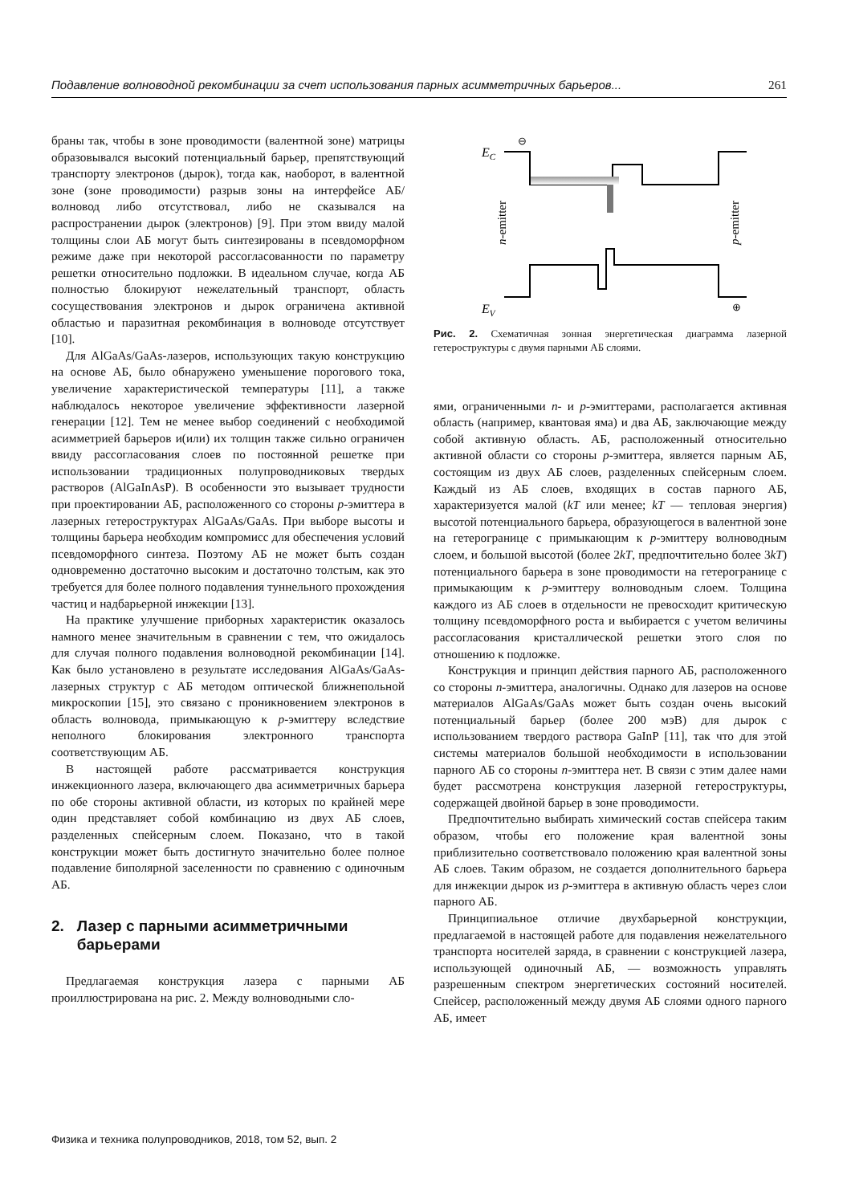Подавление волноводной рекомбинации за счет использования парных асимметричных барьеров... 261
браны так, чтобы в зоне проводимости (валентной зоне) матрицы образовывался высокий потенциальный барьер, препятствующий транспорту электронов (дырок), тогда как, наоборот, в валентной зоне (зоне проводимости) разрыв зоны на интерфейсе АБ/волновод либо отсутствовал, либо не сказывался на распространении дырок (электронов) [9]. При этом ввиду малой толщины слои АБ могут быть синтезированы в псевдоморфном режиме даже при некоторой рассогласованности по параметру решетки относительно подложки. В идеальном случае, когда АБ полностью блокируют нежелательный транспорт, область сосуществования электронов и дырок ограничена активной областью и паразитная рекомбинация в волноводе отсутствует [10].
Для AlGaAs/GaAs-лазеров, использующих такую конструкцию на основе АБ, было обнаружено уменьшение порогового тока, увеличение характеристической температуры [11], а также наблюдалось некоторое увеличение эффективности лазерной генерации [12]. Тем не менее выбор соединений с необходимой асимметрией барьеров и(или) их толщин также сильно ограничен ввиду рассогласования слоев по постоянной решетке при использовании традиционных полупроводниковых твердых растворов (AlGaInAsP). В особенности это вызывает трудности при проектировании АБ, расположенного со стороны p-эмиттера в лазерных гетероструктурах AlGaAs/GaAs. При выборе высоты и толщины барьера необходим компромисс для обеспечения условий псевдоморфного синтеза. Поэтому АБ не может быть создан одновременно достаточно высоким и достаточно толстым, как это требуется для более полного подавления туннельного прохождения частиц и надбарьерной инжекции [13].
На практике улучшение приборных характеристик оказалось намного менее значительным в сравнении с тем, что ожидалось для случая полного подавления волноводной рекомбинации [14]. Как было установлено в результате исследования AlGaAs/GaAs-лазерных структур с АБ методом оптической ближнепольной микроскопии [15], это связано с проникновением электронов в область волновода, примыкающую к p-эмиттеру вследствие неполного блокирования электронного транспорта соответствующим АБ.
В настоящей работе рассматривается конструкция инжекционного лазера, включающего два асимметричных барьера по обе стороны активной области, из которых по крайней мере один представляет собой комбинацию из двух АБ слоев, разделенных спейсерным слоем. Показано, что в такой конструкции может быть достигнуто значительно более полное подавление биполярной заселенности по сравнению с одиночным АБ.
2. Лазер с парными асимметричными
барьерами
Предлагаемая конструкция лазера с парными АБ проиллюстрирована на рис. 2. Между волноводными сло-
EC
EV
n-emitter
p-emitter
⊖
⊕
Рис. 2. Схематичная зонная энергетическая диаграмма лазерной гетероструктуры с двумя парными АБ слоями.
ями, ограниченными n- и p-эмиттерами, располагается активная область (например, квантовая яма) и два АБ, заключающие между собой активную область. АБ, расположенный относительно активной области со стороны p-эмиттера, является парным АБ, состоящим из двух АБ слоев, разделенных спейсерным слоем. Каждый из АБ слоев, входящих в состав парного АБ, характеризуется малой (kT или менее; kT — тепловая энергия) высотой потенциального барьера, образующегося в валентной зоне на гетерогранице с примыкающим к p-эмиттеру волноводным слоем, и большой высотой (более 2kT, предпочтительно более 3kT) потенциального барьера в зоне проводимости на гетерогранице с примыкающим к p-эмиттеру волноводным слоем. Толщина каждого из АБ слоев в отдельности не превосходит критическую толщину псевдоморфного роста и выбирается с учетом величины рассогласования кристаллической решетки этого слоя по отношению к подложке.
Конструкция и принцип действия парного АБ, расположенного со стороны n-эмиттера, аналогичны. Однако для лазеров на основе материалов AlGaAs/GaAs может быть создан очень высокий потенциальный барьер (более 200 мэВ) для дырок с использованием твердого раствора GaInP [11], так что для этой системы материалов большой необходимости в использовании парного АБ со стороны n-эмиттера нет. В связи с этим далее нами будет рассмотрена конструкция лазерной гетероструктуры, содержащей двойной барьер в зоне проводимости.
Предпочтительно выбирать химический состав спейсера таким образом, чтобы его положение края валентной зоны приблизительно соответствовало положению края валентной зоны АБ слоев. Таким образом, не создается дополнительного барьера для инжекции дырок из p-эмиттера в активную область через слои парного АБ.
Принципиальное отличие двухбарьерной конструкции, предлагаемой в настоящей работе для подавления нежелательного транспорта носителей заряда, в сравнении с конструкцией лазера, использующей одиночный АБ, — возможность управлять разрешенным спектром энергетических состояний носителей. Спейсер, расположенный между двумя АБ слоями одного парного АБ, имеет
Физика и техника полупроводников, 2018, том 52, вып. 2